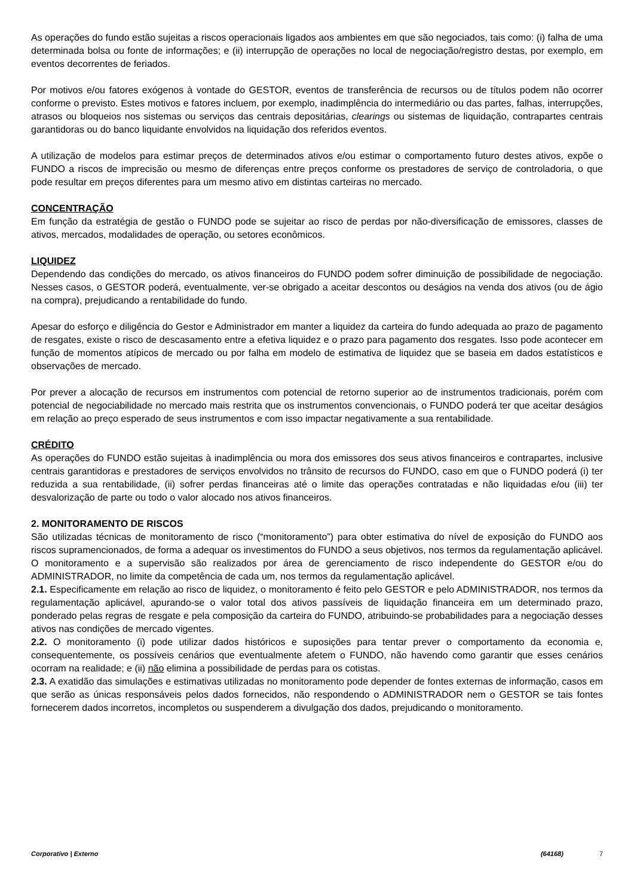As operações do fundo estão sujeitas a riscos operacionais ligados aos ambientes em que são negociados, tais como: (i) falha de uma determinada bolsa ou fonte de informações; e (ii) interrupção de operações no local de negociação/registro destas, por exemplo, em eventos decorrentes de feriados.
Por motivos e/ou fatores exógenos à vontade do GESTOR, eventos de transferência de recursos ou de títulos podem não ocorrer conforme o previsto. Estes motivos e fatores incluem, por exemplo, inadimplência do intermediário ou das partes, falhas, interrupções, atrasos ou bloqueios nos sistemas ou serviços das centrais depositárias, clearings ou sistemas de liquidação, contrapartes centrais garantidoras ou do banco liquidante envolvidos na liquidação dos referidos eventos.
A utilização de modelos para estimar preços de determinados ativos e/ou estimar o comportamento futuro destes ativos, expõe o FUNDO a riscos de imprecisão ou mesmo de diferenças entre preços conforme os prestadores de serviço de controladoria, o que pode resultar em preços diferentes para um mesmo ativo em distintas carteiras no mercado.
CONCENTRAÇÃO
Em função da estratégia de gestão o FUNDO pode se sujeitar ao risco de perdas por não-diversificação de emissores, classes de ativos, mercados, modalidades de operação, ou setores econômicos.
LIQUIDEZ
Dependendo das condições do mercado, os ativos financeiros do FUNDO podem sofrer diminuição de possibilidade de negociação. Nesses casos, o GESTOR poderá, eventualmente, ver-se obrigado a aceitar descontos ou deságios na venda dos ativos (ou de ágio na compra), prejudicando a rentabilidade do fundo.
Apesar do esforço e diligência do Gestor e Administrador em manter a liquidez da carteira do fundo adequada ao prazo de pagamento de resgates, existe o risco de descasamento entre a efetiva liquidez e o prazo para pagamento dos resgates. Isso pode acontecer em função de momentos atípicos de mercado ou por falha em modelo de estimativa de liquidez que se baseia em dados estatísticos e observações de mercado.
Por prever a alocação de recursos em instrumentos com potencial de retorno superior ao de instrumentos tradicionais, porém com potencial de negociabilidade no mercado mais restrita que os instrumentos convencionais, o FUNDO poderá ter que aceitar deságios em relação ao preço esperado de seus instrumentos e com isso impactar negativamente a sua rentabilidade.
CRÉDITO
As operações do FUNDO estão sujeitas à inadimplência ou mora dos emissores dos seus ativos financeiros e contrapartes, inclusive centrais garantidoras e prestadores de serviços envolvidos no trânsito de recursos do FUNDO, caso em que o FUNDO poderá (i) ter reduzida a sua rentabilidade, (ii) sofrer perdas financeiras até o limite das operações contratadas e não liquidadas e/ou (iii) ter desvalorização de parte ou todo o valor alocado nos ativos financeiros.
2. MONITORAMENTO DE RISCOS
São utilizadas técnicas de monitoramento de risco (“monitoramento”) para obter estimativa do nível de exposição do FUNDO aos riscos supramencionados, de forma a adequar os investimentos do FUNDO a seus objetivos, nos termos da regulamentação aplicável. O monitoramento e a supervisão são realizados por área de gerenciamento de risco independente do GESTOR e/ou do ADMINISTRADOR, no limite da competência de cada um, nos termos da regulamentação aplicável.
2.1. Especificamente em relação ao risco de liquidez, o monitoramento é feito pelo GESTOR e pelo ADMINISTRADOR, nos termos da regulamentação aplicável, apurando-se o valor total dos ativos passíveis de liquidação financeira em um determinado prazo, ponderado pelas regras de resgate e pela composição da carteira do FUNDO, atribuindo-se probabilidades para a negociação desses ativos nas condições de mercado vigentes.
2.2. O monitoramento (i) pode utilizar dados históricos e suposições para tentar prever o comportamento da economia e, consequentemente, os possíveis cenários que eventualmente afetem o FUNDO, não havendo como garantir que esses cenários ocorram na realidade; e (ii) não elimina a possibilidade de perdas para os cotistas.
2.3. A exatidão das simulações e estimativas utilizadas no monitoramento pode depender de fontes externas de informação, casos em que serão as únicas responsáveis pelos dados fornecidos, não respondendo o ADMINISTRADOR nem o GESTOR se tais fontes fornecerem dados incorretos, incompletos ou suspenderem a divulgação dos dados, prejudicando o monitoramento.
Corporativo | Externo (64168) 7